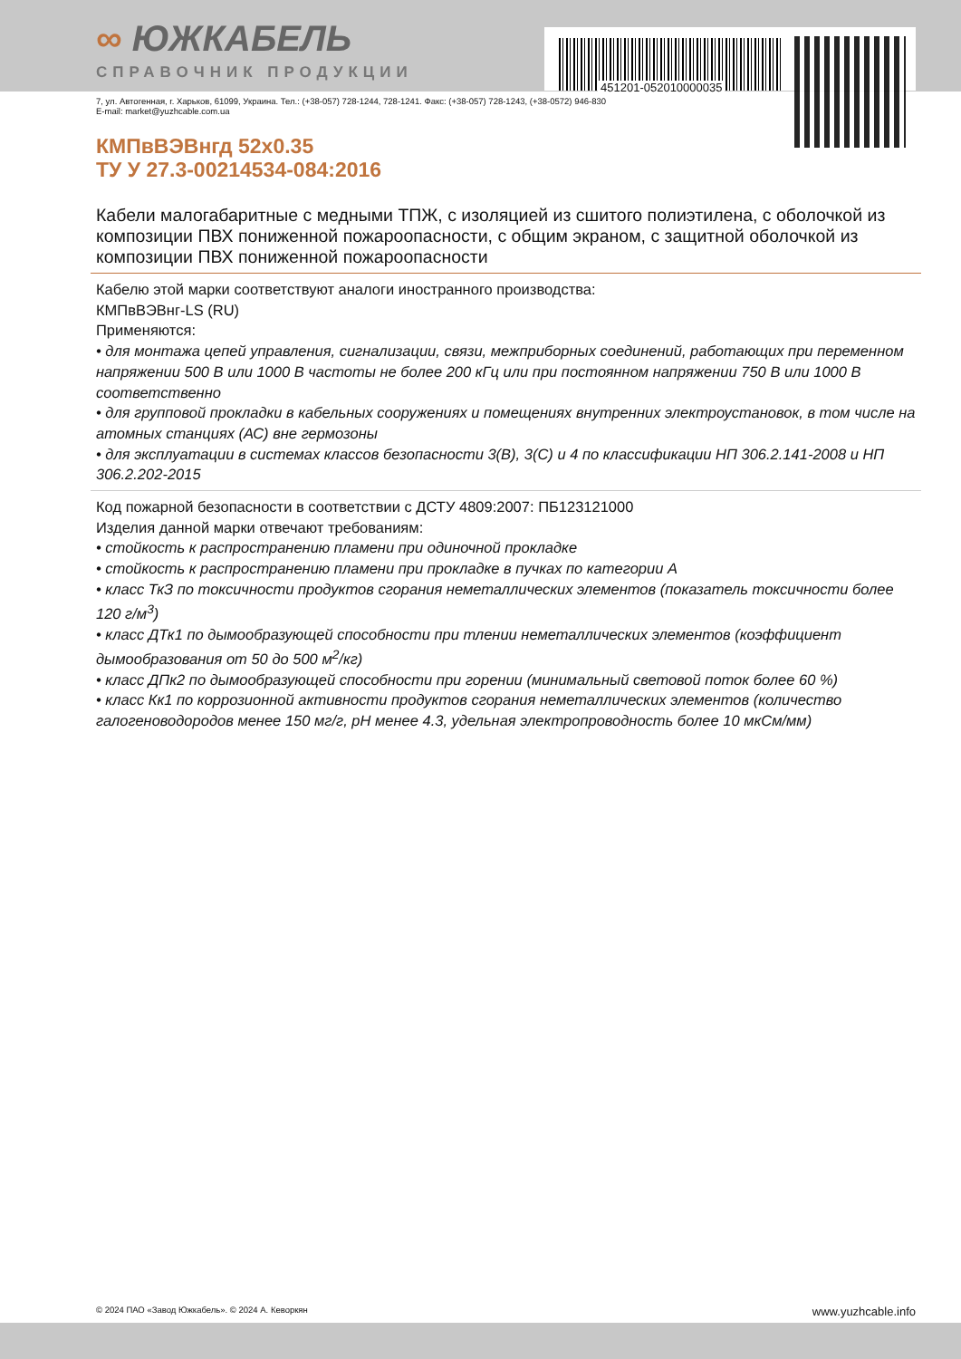451201-052010000035
∞ ЮЖКАБЕЛЬ
СПРАВОЧНИК ПРОДУКЦИИ
7, ул. Автогенная, г. Харьков, 61099, Украина. Тел.: (+38-057) 728-1244, 728-1241. Факс: (+38-057) 728-1243, (+38-0572) 946-830
E-mail: market@yuzhcable.com.ua
КМПвВЭВнгд 52x0.35
ТУ У 27.3-00214534-084:2016
Кабели малогабаритные с медными ТПЖ, с изоляцией из сшитого полиэтилена, с оболочкой из композиции ПВХ пониженной пожароопасности, с общим экраном, с защитной оболочкой из композиции ПВХ пониженной пожароопасности
Кабелю этой марки соответствуют аналоги иностранного производства:
КМПвВЭВнг-LS (RU)
Применяются:
• для монтажа цепей управления, сигнализации, связи, межприборных соединений, работающих при переменном напряжении 500 В или 1000 В частоты не более 200 кГц или при постоянном напряжении 750 В или 1000 В соответственно
• для групповой прокладки в кабельных сооружениях и помещениях внутренних электроустановок, в том числе на атомных станциях (АС) вне гермозоны
• для эксплуатации в системах классов безопасности 3(B), 3(C) и 4 по классификации НП 306.2.141-2008 и НП 306.2.202-2015
Код пожарной безопасности в соответствии с ДСТУ 4809:2007: ПБ123121000
Изделия данной марки отвечают требованиям:
• стойкость к распространению пламени при одиночной прокладке
• стойкость к распространению пламени при прокладке в пучках по категории А
• класс ТкЗ по токсичности продуктов сгорания неметаллических элементов (показатель токсичности более 120 г/м<sup>3</sup>)
• класс ДТк1 по дымообразующей способности при тлении неметаллических элементов (коэффициент дымообразования от 50 до 500 м<sup>2</sup>/кг)
• класс ДПк2 по дымообразующей способности при горении (минимальный световой поток более 60 %)
• класс Кк1 по коррозионной активности продуктов сгорания неметаллических элементов (количество галогеноводородов менее 150 мг/г, pH менее 4.3, удельная электропроводность более 10 мкСм/мм)
© 2024 ПАО «Завод Южкабель». © 2024 А. Кеворкян www.yuzhcable.info